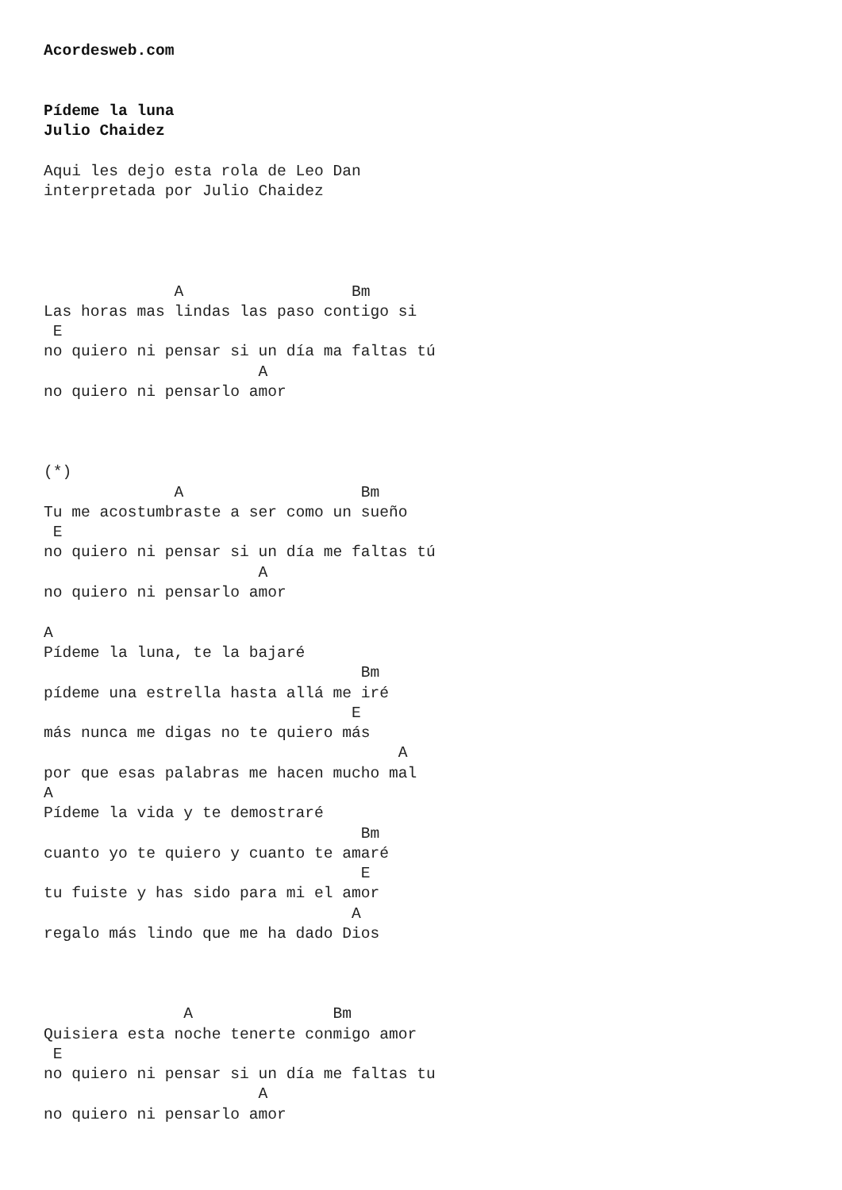Acordesweb.com


Pídeme la luna
Julio Chaidez

Aqui les dejo esta rola de Leo Dan
interpretada por Julio Chaidez




              A                  Bm
Las horas mas lindas las paso contigo si
 E
no quiero ni pensar si un día ma faltas tú
                       A
no quiero ni pensarlo amor



(*)
              A                   Bm
Tu me acostumbraste a ser como un sueño
 E
no quiero ni pensar si un día me faltas tú
                       A
no quiero ni pensarlo amor

A
Pídeme la luna, te la bajaré
                                  Bm
pídeme una estrella hasta allá me iré
                                 E
más nunca me digas no te quiero más
                                      A
por que esas palabras me hacen mucho mal
A
Pídeme la vida y te demostraré
                                  Bm
cuanto yo te quiero y cuanto te amaré
                                  E
tu fuiste y has sido para mi el amor
                                 A
regalo más lindo que me ha dado Dios



               A               Bm
Quisiera esta noche tenerte conmigo amor
 E
no quiero ni pensar si un día me faltas tu
                       A
no quiero ni pensarlo amor